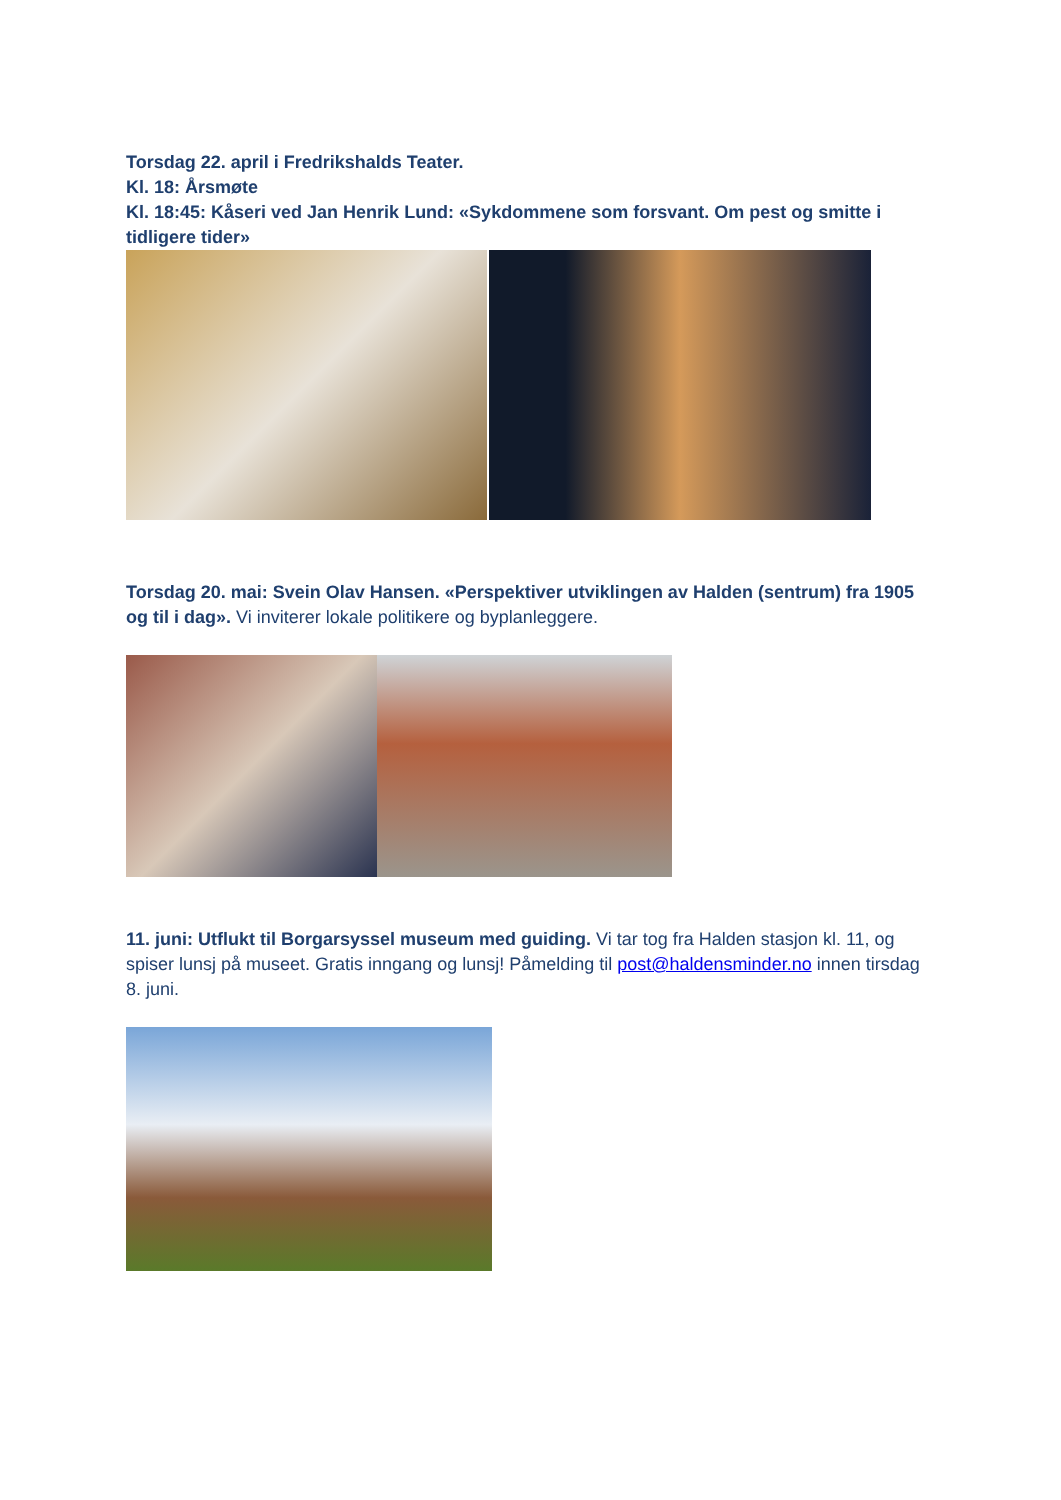Torsdag 22. april i Fredrikshalds Teater.
Kl. 18: Årsmøte
Kl. 18:45: Kåseri ved Jan Henrik Lund: «Sykdommene som forsvant. Om pest og smitte i tidligere tider»
Torsdag 20. mai: Svein Olav Hansen. «Perspektiver utviklingen av Halden (sentrum) fra 1905 og til i dag». Vi inviterer lokale politikere og byplanleggere.
11. juni: Utflukt til Borgarsyssel museum med guiding. Vi tar tog fra Halden stasjon kl. 11, og spiser lunsj på museet. Gratis inngang og lunsj! Påmelding til post@haldensminder.no innen tirsdag 8. juni.